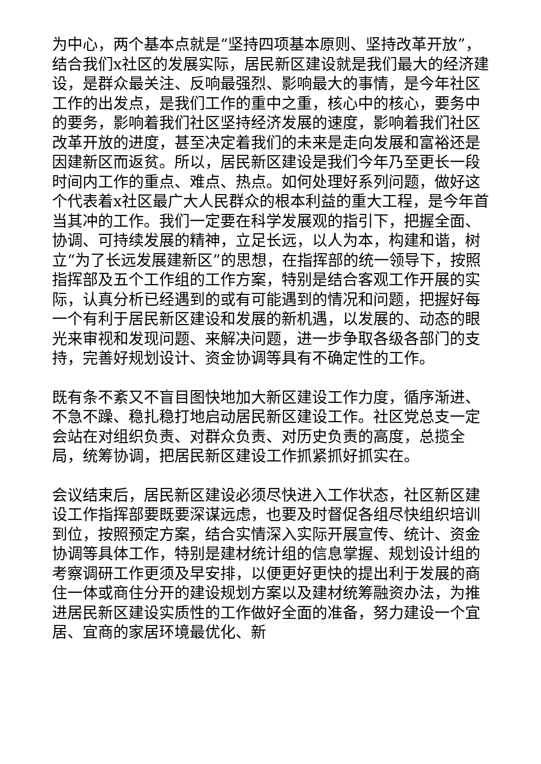为中心，两个基本点就是“坚持四项基本原则、坚持改革开放”，结合我们x社区的发展实际，居民新区建设就是我们最大的经济建设，是群众最关注、反响最强烈、影响最大的事情，是今年社区工作的出发点，是我们工作的重中之重，核心中的核心，要务中的要务，影响着我们社区坚持经济发展的速度，影响着我们社区改革开放的进度，甚至决定着我们的未来是走向发展和富裕还是因建新区而返贫。所以，居民新区建设是我们今年乃至更长一段时间内工作的重点、难点、热点。如何处理好系列问题，做好这个代表着x社区最广大人民群众的根本利益的重大工程，是今年首当其冲的工作。我们一定要在科学发展观的指引下，把握全面、协调、可持续发展的精神，立足长远，以人为本，构建和谐，树立“为了长远发展建新区”的思想，在指挥部的统一领导下，按照指挥部及五个工作组的工作方案，特别是结合客观工作开展的实际，认真分析已经遇到的或有可能遇到的情况和问题，把握好每一个有利于居民新区建设和发展的新机遇，以发展的、动态的眼光来审视和发现问题、来解决问题，进一步争取各级各部门的支持，完善好规划设计、资金协调等具有不确定性的工作。
既有条不紊又不盲目图快地加大新区建设工作力度，循序渐进、不急不躁、稳扎稳打地启动居民新区建设工作。社区党总支一定会站在对组织负责、对群众负责、对历史负责的高度，总揽全局，统筹协调，把居民新区建设工作抓紧抓好抓实在。
会议结束后，居民新区建设必须尽快进入工作状态，社区新区建设工作指挥部要既要深谋远虑，也要及时督促各组尽快组织培训到位，按照预定方案，结合实情深入实际开展宣传、统计、资金协调等具体工作，特别是建材统计组的信息掌握、规划设计组的考察调研工作更须及早安排，以便更好更快的提出利于发展的商住一体或商住分开的建设规划方案以及建材统筹融资办法，为推进居民新区建设实质性的工作做好全面的准备，努力建设一个宜居、宜商的家居环境最优化、新